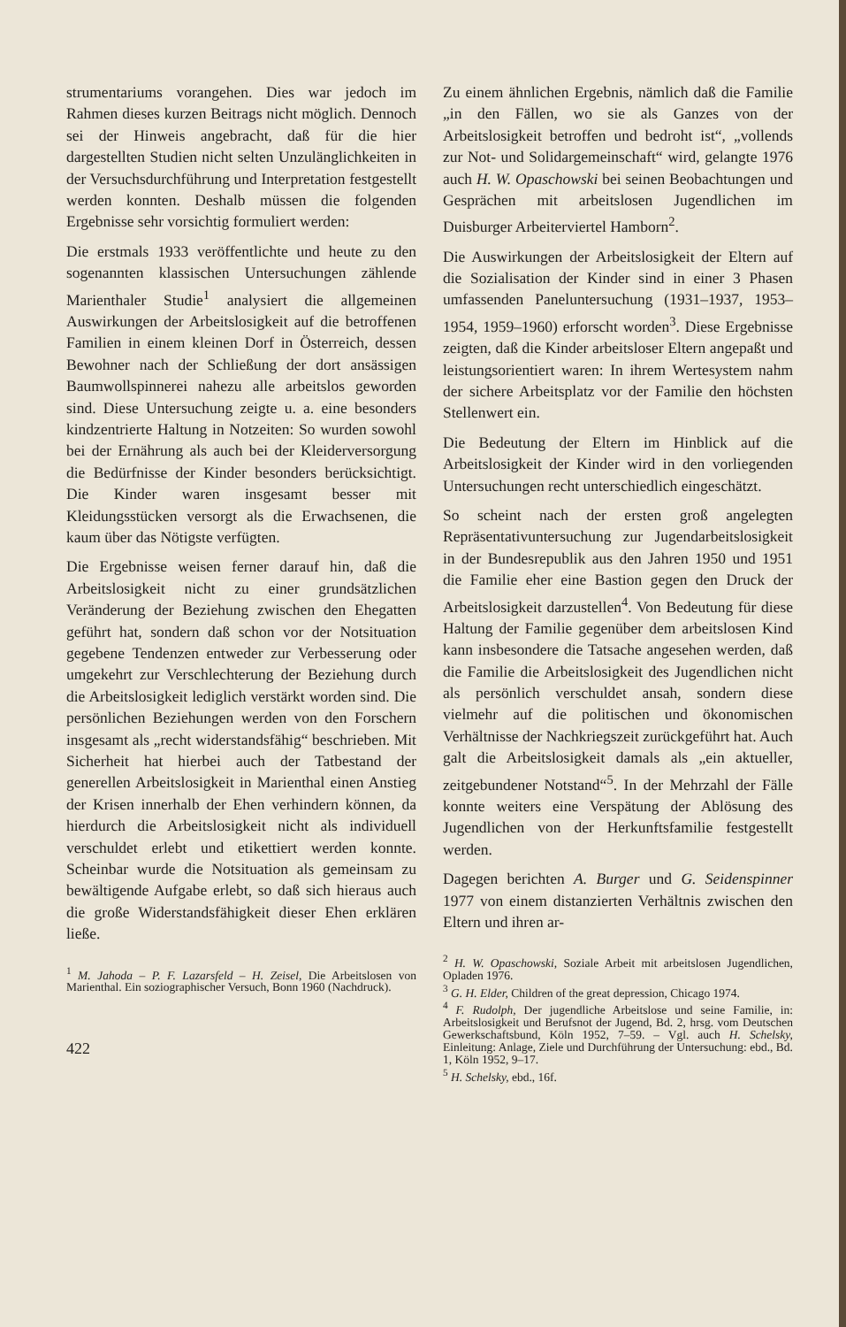strumentariums vorangehen. Dies war jedoch im Rahmen dieses kurzen Beitrags nicht möglich. Dennoch sei der Hinweis angebracht, daß für die hier dargestellten Studien nicht selten Unzulänglichkeiten in der Versuchsdurchführung und Interpretation festgestellt werden konnten. Deshalb müssen die folgenden Ergebnisse sehr vorsichtig formuliert werden:
Die erstmals 1933 veröffentlichte und heute zu den sogenannten klassischen Untersuchungen zählende Marienthaler Studie<sup>1</sup> analysiert die allgemeinen Auswirkungen der Arbeitslosigkeit auf die betroffenen Familien in einem kleinen Dorf in Österreich, dessen Bewohner nach der Schließung der dort ansässigen Baumwollspinnerei nahezu alle arbeitslos geworden sind. Diese Untersuchung zeigte u. a. eine besonders kindzentrierte Haltung in Notzeiten: So wurden sowohl bei der Ernährung als auch bei der Kleiderversorgung die Bedürfnisse der Kinder besonders berücksichtigt. Die Kinder waren insgesamt besser mit Kleidungsstücken versorgt als die Erwachsenen, die kaum über das Nötigste verfügten.
Die Ergebnisse weisen ferner darauf hin, daß die Arbeitslosigkeit nicht zu einer grundsätzlichen Veränderung der Beziehung zwischen den Ehegatten geführt hat, sondern daß schon vor der Notsituation gegebene Tendenzen entweder zur Verbesserung oder umgekehrt zur Verschlechterung der Beziehung durch die Arbeitslosigkeit lediglich verstärkt worden sind. Die persönlichen Beziehungen werden von den Forschern insgesamt als „recht widerstandsfähig“ beschrieben. Mit Sicherheit hat hierbei auch der Tatbestand der generellen Arbeitslosigkeit in Marienthal einen Anstieg der Krisen innerhalb der Ehen verhindern können, da hierdurch die Arbeitslosigkeit nicht als individuell verschuldet erlebt und etikettiert werden konnte. Scheinbar wurde die Notsituation als gemeinsam zu bewältigende Aufgabe erlebt, so daß sich hieraus auch die große Widerstandsfähigkeit dieser Ehen erklären ließe.
<sup>1</sup> M. Jahoda – P. F. Lazarsfeld – H. Zeisel, Die Arbeitslosen von Marienthal. Ein soziographischer Versuch, Bonn 1960 (Nachdruck).
422
Zu einem ähnlichen Ergebnis, nämlich daß die Familie „in den Fällen, wo sie als Ganzes von der Arbeitslosigkeit betroffen und bedroht ist“, „vollends zur Not- und Solidargemeinschaft“ wird, gelangte 1976 auch H. W. Opaschowski bei seinen Beobachtungen und Gesprächen mit arbeitslosen Jugendlichen im Duisburger Arbeiterviertel Hamborn<sup>2</sup>.
Die Auswirkungen der Arbeitslosigkeit der Eltern auf die Sozialisation der Kinder sind in einer 3 Phasen umfassenden Paneluntersuchung (1931–1937, 1953–1954, 1959–1960) erforscht worden<sup>3</sup>. Diese Ergebnisse zeigten, daß die Kinder arbeitsloser Eltern angepaßt und leistungsorientiert waren: In ihrem Wertesystem nahm der sichere Arbeitsplatz vor der Familie den höchsten Stellenwert ein.
Die Bedeutung der Eltern im Hinblick auf die Arbeitslosigkeit der Kinder wird in den vorliegenden Untersuchungen recht unterschiedlich eingeschätzt.
So scheint nach der ersten groß angelegten Repräsentativuntersuchung zur Jugendarbeitslosigkeit in der Bundesrepublik aus den Jahren 1950 und 1951 die Familie eher eine Bastion gegen den Druck der Arbeitslosigkeit darzustellen<sup>4</sup>. Von Bedeutung für diese Haltung der Familie gegenüber dem arbeitslosen Kind kann insbesondere die Tatsache angesehen werden, daß die Familie die Arbeitslosigkeit des Jugendlichen nicht als persönlich verschuldet ansah, sondern diese vielmehr auf die politischen und ökonomischen Verhältnisse der Nachkriegszeit zurückgeführt hat. Auch galt die Arbeitslosigkeit damals als „ein aktueller, zeitgebundener Notstand“<sup>5</sup>. In der Mehrzahl der Fälle konnte weiters eine Verspätung der Ablösung des Jugendlichen von der Herkunftsfamilie festgestellt werden.
Dagegen berichten A. Burger und G. Seidenspinner 1977 von einem distanzierten Verhältnis zwischen den Eltern und ihren ar-
<sup>2</sup> H. W. Opaschowski, Soziale Arbeit mit arbeitslosen Jugendlichen, Opladen 1976.
<sup>3</sup> G. H. Elder, Children of the great depression, Chicago 1974.
<sup>4</sup> F. Rudolph, Der jugendliche Arbeitslose und seine Familie, in: Arbeitslosigkeit und Berufsnot der Jugend, Bd. 2, hrsg. vom Deutschen Gewerkschaftsbund, Köln 1952, 7–59. – Vgl. auch H. Schelsky, Einleitung: Anlage, Ziele und Durchführung der Untersuchung: ebd., Bd. 1, Köln 1952, 9–17.
<sup>5</sup> H. Schelsky, ebd., 16f.